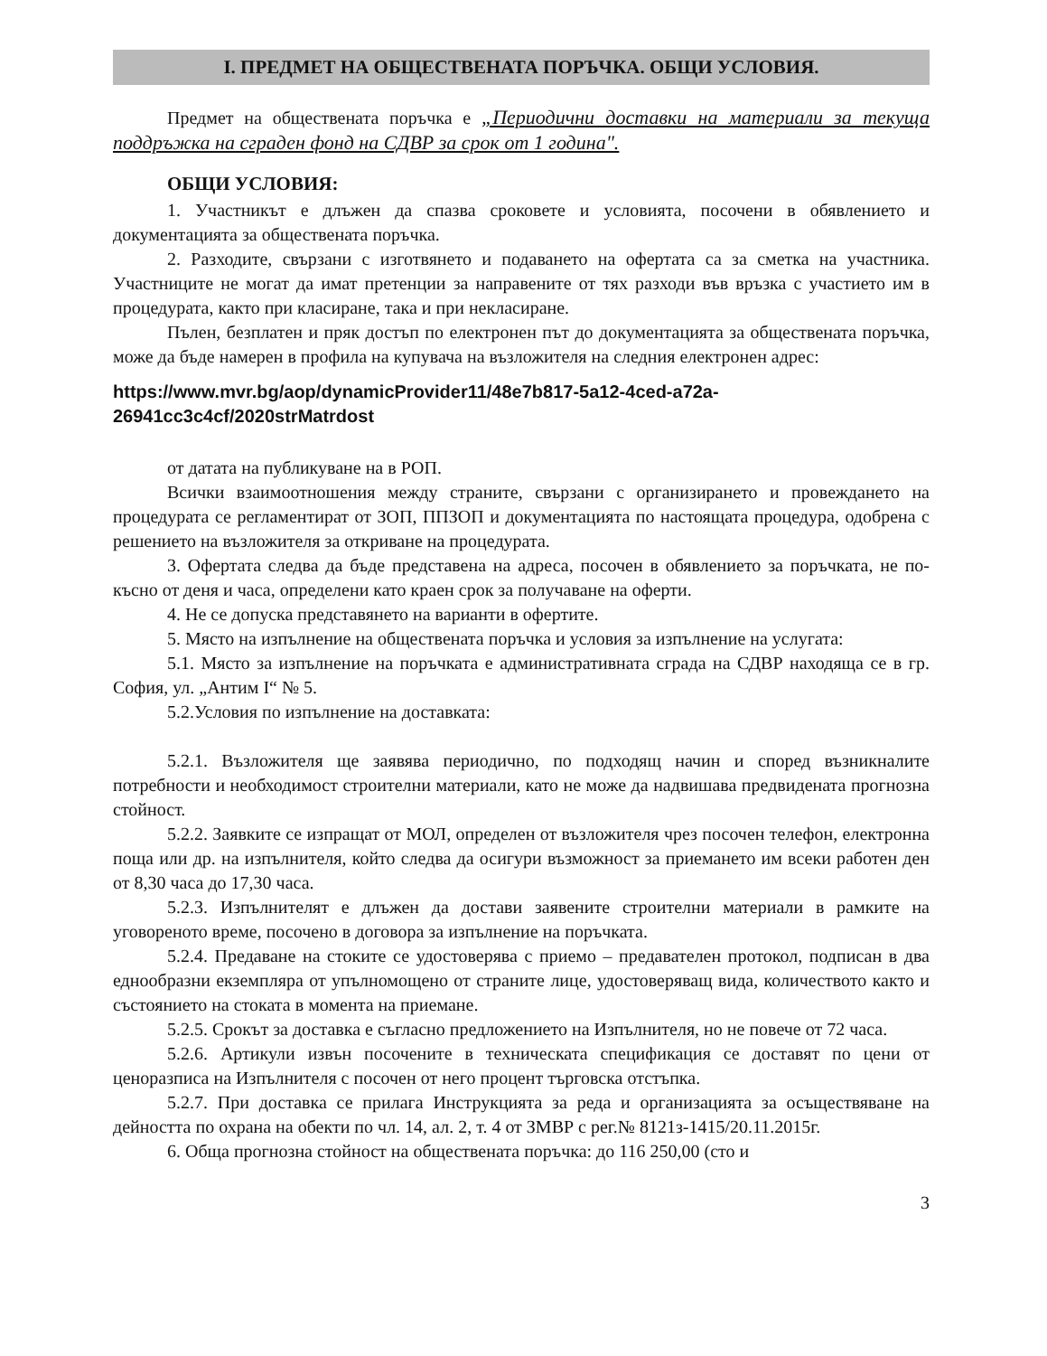I. ПРЕДМЕТ НА ОБЩЕСТВЕНАТА ПОРЪЧКА. ОБЩИ УСЛОВИЯ.
Предмет на обществената поръчка е „Периодични доставки на материали за текуща поддръжка на сграден фонд на СДВР за срок от 1 година".
ОБЩИ УСЛОВИЯ:
1. Участникът е длъжен да спазва сроковете и условията, посочени в обявлението и документацията за обществената поръчка.
2. Разходите, свързани с изготвянето и подаването на офертата са за сметка на участника. Участниците не могат да имат претенции за направените от тях разходи във връзка с участието им в процедурата, както при класиране, така и при некласиране.
Пълен, безплатен и пряк достъп по електронен път до документацията за обществената поръчка, може да бъде намерен в профила на купувача на възложителя на следния електронен адрес:
https://www.mvr.bg/aop/dynamicProvider11/48e7b817-5a12-4ced-a72a-26941cc3c4cf/2020strMatrdost
от датата на публикуване на в РОП.
Всички взаимоотношения между страните, свързани с организирането и провеждането на процедурата се регламентират от ЗОП, ППЗОП и документацията по настоящата процедура, одобрена с решението на възложителя за откриване на процедурата.
3. Офертата следва да бъде представена на адреса, посочен в обявлението за поръчката, не по-късно от деня и часа, определени като краен срок за получаване на оферти.
4. Не се допуска представянето на варианти в офертите.
5. Място на изпълнение на обществената поръчка и условия за изпълнение на услугата:
5.1. Място за изпълнение на поръчката е административната сграда на СДВР находяща се в гр. София, ул. „Антим I“ № 5.
5.2.Условия по изпълнение на доставката:
5.2.1. Възложителя ще заявява периодично, по подходящ начин и според възникналите потребности и необходимост строителни материали, като не може да надвишава предвидената прогнозна стойност.
5.2.2. Заявките се изпращат от МОЛ, определен от възложителя чрез посочен телефон, електронна поща или др. на изпълнителя, който следва да осигури възможност за приемането им всеки работен ден от 8,30 часа до 17,30 часа.
5.2.3. Изпълнителят е длъжен да достави заявените строителни материали в рамките на уговореното време, посочено в договора за изпълнение на поръчката.
5.2.4. Предаване на стоките се удостоверява с приемо – предавателен протокол, подписан в два еднообразни екземпляра от упълномощено от страните лице, удостоверяващ вида, количеството както и състоянието на стоката в момента на приемане.
5.2.5. Срокът за доставка е съгласно предложението на Изпълнителя, но не повече от 72 часа.
5.2.6. Артикули извън посочените в техническата спецификация се доставят по цени от ценоразписа на Изпълнителя с посочен от него процент търговска отстъпка.
5.2.7. При доставка се прилага Инструкцията за реда и организацията за осъществяване на дейността по охрана на обекти по чл. 14, ал. 2, т. 4 от ЗМВР с рег.№ 8121з-1415/20.11.2015г.
6. Обща прогнозна стойност на обществената поръчка: до 116 250,00 (сто и
3